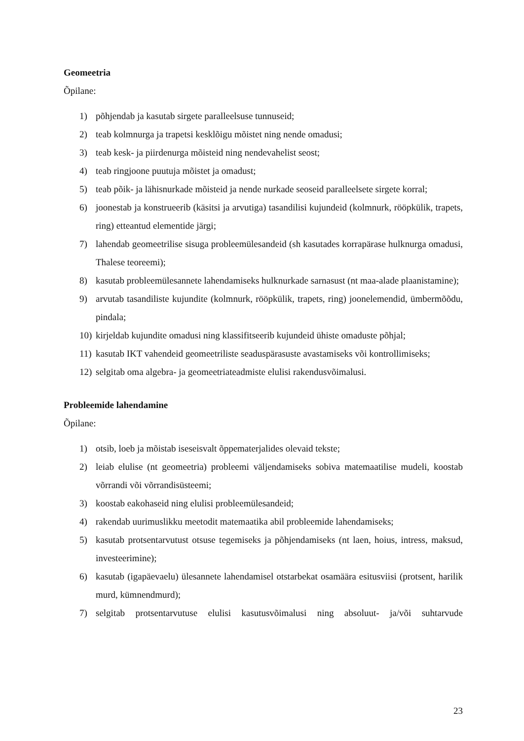Geomeetria
Õpilane:
1) põhjendab ja kasutab sirgete paralleelsuse tunnuseid;
2) teab kolmnurga ja trapetsi kesklõigu mõistet ning nende omadusi;
3) teab kesk- ja piirdenurga mõisteid ning nendevahelist seost;
4) teab ringjoone puutuja mõistet ja omadust;
5) teab põik- ja lähisnurkade mõisteid ja nende nurkade seoseid paralleelsete sirgete korral;
6) joonestab ja konstrueerib (käsitsi ja arvutiga) tasandilisi kujundeid (kolmnurk, rööpkülik, trapets, ring) etteantud elementide järgi;
7) lahendab geomeetrilise sisuga probleemülesandeid (sh kasutades korrapärase hulknurga omadusi, Thalese teoreemi);
8) kasutab probleemülesannete lahendamiseks hulknurkade sarnasust (nt maa-alade plaanistamine);
9) arvutab tasandiliste kujundite (kolmnurk, rööpkülik, trapets, ring) joonelemendid, ümbermõõdu, pindala;
10) kirjeldab kujundite omadusi ning klassifitseerib kujundeid ühiste omaduste põhjal;
11) kasutab IKT vahendeid geomeetriliste seaduspärasuste avastamiseks või kontrollimiseks;
12) selgitab oma algebra- ja geomeetriateadmiste elulisi rakendusvõimalusi.
Probleemide lahendamine
Õpilane:
1) otsib, loeb ja mõistab iseseisvalt õppematerjalides olevaid tekste;
2) leiab elulise (nt geomeetria) probleemi väljendamiseks sobiva matemaatilise mudeli, koostab võrrandi või võrrandisüsteemi;
3) koostab eakohaseid ning elulisi probleemülesandeid;
4) rakendab uurimuslikku meetodit matemaatika abil probleemide lahendamiseks;
5) kasutab protsentarvutust otsuse tegemiseks ja põhjendamiseks (nt laen, hoius, intress, maksud, investeerimine);
6) kasutab (igapäevaelu) ülesannete lahendamisel otstarbekat osamäära esitusviisi (protsent, harilik murd, kümnendmurd);
7) selgitab protsentarvutuse elulisi kasutusvõimalusi ning absoluut- ja/või suhtarvude
23